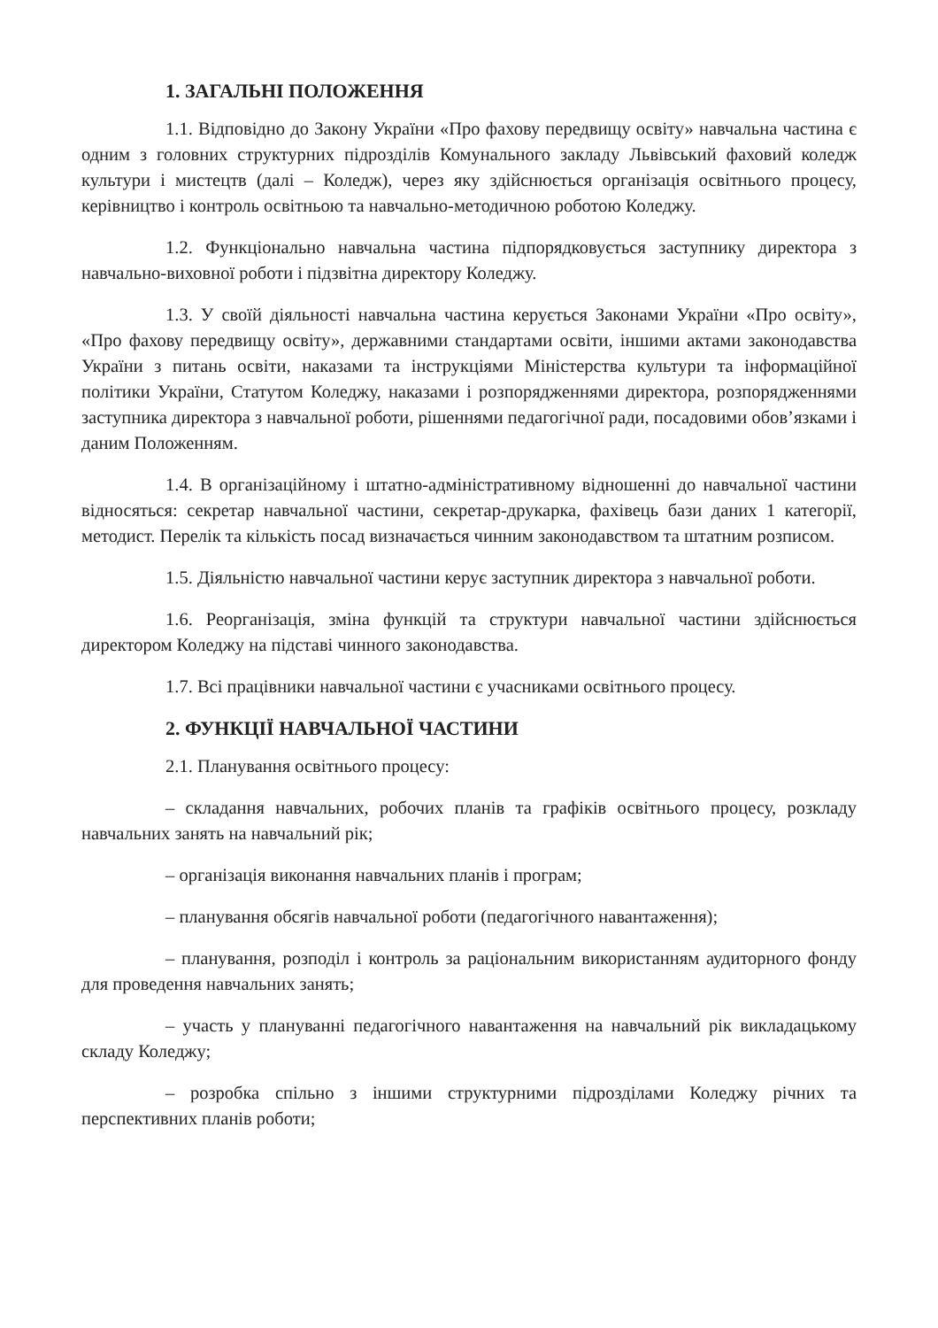1. ЗАГАЛЬНІ ПОЛОЖЕННЯ
1.1. Відповідно до Закону України «Про фахову передвищу освіту» навчальна частина є одним з головних структурних підрозділів Комунального закладу Львівський фаховий коледж культури і мистецтв (далі – Коледж), через яку здійснюється організація освітнього процесу, керівництво і контроль освітньою та навчально-методичною роботою Коледжу.
1.2. Функціонально навчальна частина підпорядковується заступнику директора з навчально-виховної роботи і підзвітна директору Коледжу.
1.3. У своїй діяльності навчальна частина керується Законами України «Про освіту», «Про фахову передвищу освіту», державними стандартами освіти, іншими актами законодавства України з питань освіти, наказами та інструкціями Міністерства культури та інформаційної політики України, Статутом Коледжу, наказами і розпорядженнями директора, розпорядженнями заступника директора з навчальної роботи, рішеннями педагогічної ради, посадовими обов’язками і даним Положенням.
1.4. В організаційному і штатно-адміністративному відношенні до навчальної частини відносяться: секретар навчальної частини, секретар-друкарка, фахівець бази даних 1 категорії, методист. Перелік та кількість посад визначається чинним законодавством та штатним розписом.
1.5. Діяльністю навчальної частини керує заступник директора з навчальної роботи.
1.6. Реорганізація, зміна функцій та структури навчальної частини здійснюється директором Коледжу на підставі чинного законодавства.
1.7. Всі працівники навчальної частини є учасниками освітнього процесу.
2. ФУНКЦІЇ НАВЧАЛЬНОЇ ЧАСТИНИ
2.1. Планування освітнього процесу:
– складання навчальних, робочих планів та графіків освітнього процесу, розкладу навчальних занять на навчальний рік;
– організація виконання навчальних планів і програм;
– планування обсягів навчальної роботи (педагогічного навантаження);
– планування, розподіл і контроль за раціональним використанням аудиторного фонду для проведення навчальних занять;
– участь у плануванні педагогічного навантаження на навчальний рік викладацькому складу Коледжу;
– розробка спільно з іншими структурними підрозділами Коледжу річних та перспективних планів роботи;